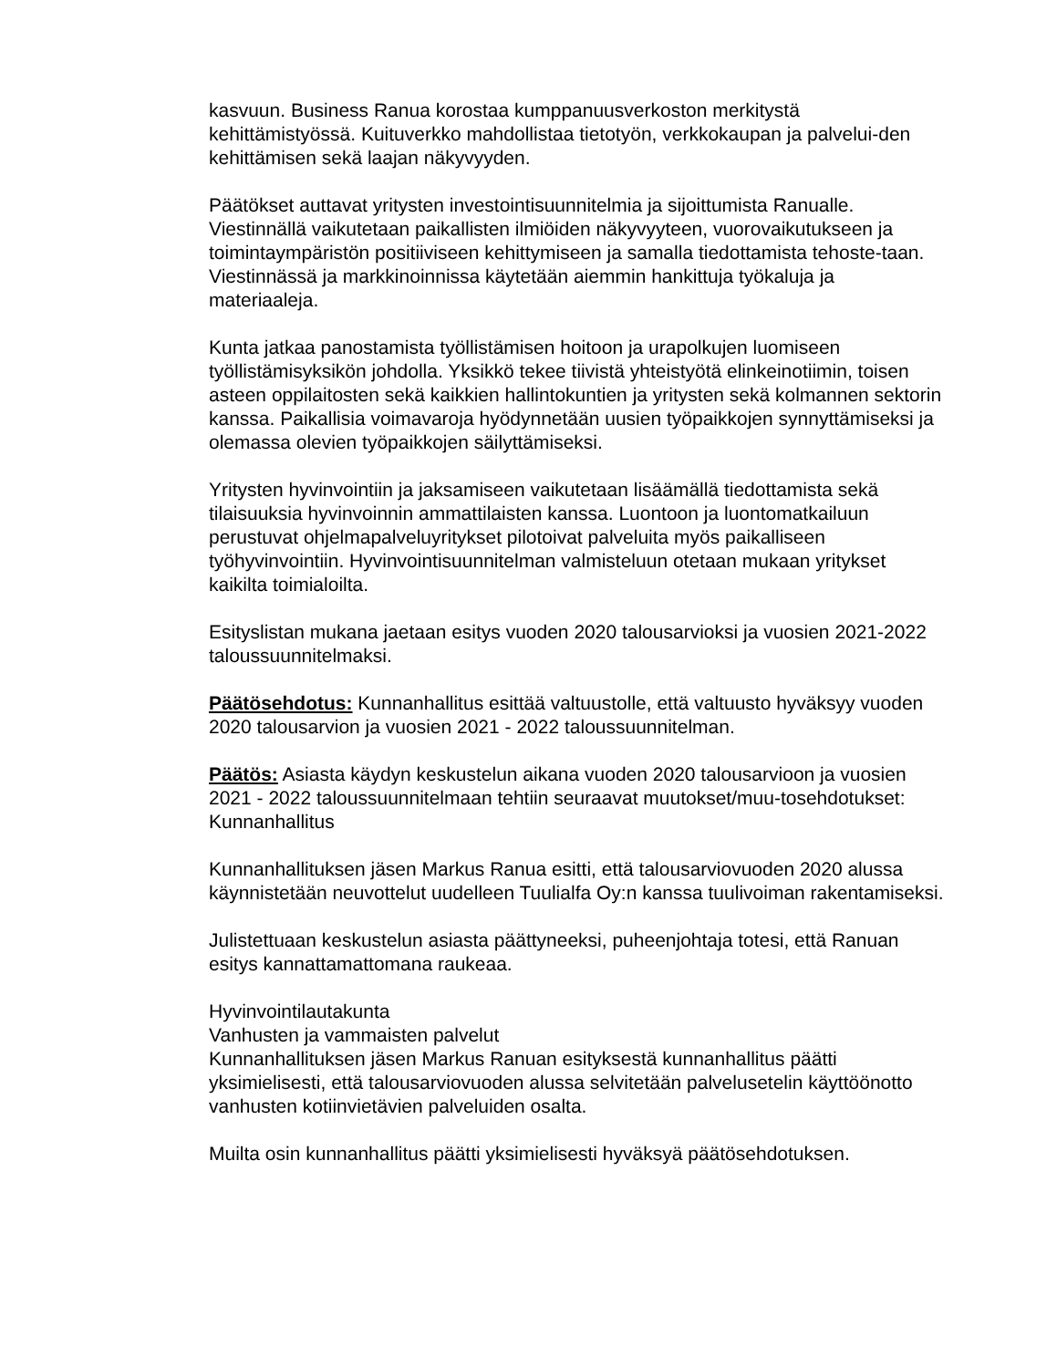kasvuun. Business Ranua korostaa kumppanuusverkoston merkitystä kehittämistyössä. Kuituverkko mahdollistaa tietotyön, verkkokaupan ja palvelui-den kehittämisen sekä laajan näkyvyyden.
Päätökset auttavat yritysten investointisuunnitelmia ja sijoittumista Ranualle. Viestinnällä vaikutetaan paikallisten ilmiöiden näkyvyyteen, vuorovaikutukseen ja toimintaympäristön positiiviseen kehittymiseen ja samalla tiedottamista tehoste-taan. Viestinnässä ja markkinoinnissa käytetään aiemmin hankittuja työkaluja ja materiaaleja.
Kunta jatkaa panostamista työllistämisen hoitoon ja urapolkujen luomiseen työllistämisyksikön johdolla. Yksikkö tekee tiivistä yhteistyötä elinkeinotiimin, toisen asteen oppilaitosten sekä kaikkien hallintokuntien ja yritysten sekä kolmannen sektorin kanssa. Paikallisia voimavaroja hyödynnetään uusien työpaikkojen synnyttämiseksi ja olemassa olevien työpaikkojen säilyttämiseksi.
Yritysten hyvinvointiin ja jaksamiseen vaikutetaan lisäämällä tiedottamista sekä tilaisuuksia hyvinvoinnin ammattilaisten kanssa. Luontoon ja luontomatkailuun perustuvat ohjelmapalveluyritykset pilotoivat palveluita myös paikalliseen työhyvinvointiin. Hyvinvointisuunnitelman valmisteluun otetaan mukaan yritykset kaikilta toimialoilta.
Esityslistan mukana jaetaan esitys vuoden 2020 talousarvioksi ja vuosien 2021-2022 taloussuunnitelmaksi.
Päätösehdotus: Kunnanhallitus esittää valtuustolle, että valtuusto hyväksyy vuoden 2020 talousarvion ja vuosien 2021 - 2022 taloussuunnitelman.
Päätös: Asiasta käydyn keskustelun aikana vuoden 2020 talousarvioon ja vuosien 2021 - 2022 taloussuunnitelmaan tehtiin seuraavat muutokset/muu-tosehdotukset:
Kunnanhallitus
Kunnanhallituksen jäsen Markus Ranua esitti, että talousarviovuoden 2020 alussa käynnistetään neuvottelut uudelleen Tuulialfa Oy:n kanssa tuulivoiman rakentamiseksi.
Julistettuaan keskustelun asiasta päättyneeksi, puheenjohtaja totesi, että Ranuan esitys kannattamattomana raukeaa.
Hyvinvointilautakunta
Vanhusten ja vammaisten palvelut
Kunnanhallituksen jäsen Markus Ranuan esityksestä kunnanhallitus päätti yksimielisesti, että talousarviovuoden alussa selvitetään palvelusetelin käyttöönotto vanhusten kotiinvietävien palveluiden osalta.
Muilta osin kunnanhallitus päätti yksimielisesti hyväksyä päätösehdotuksen.